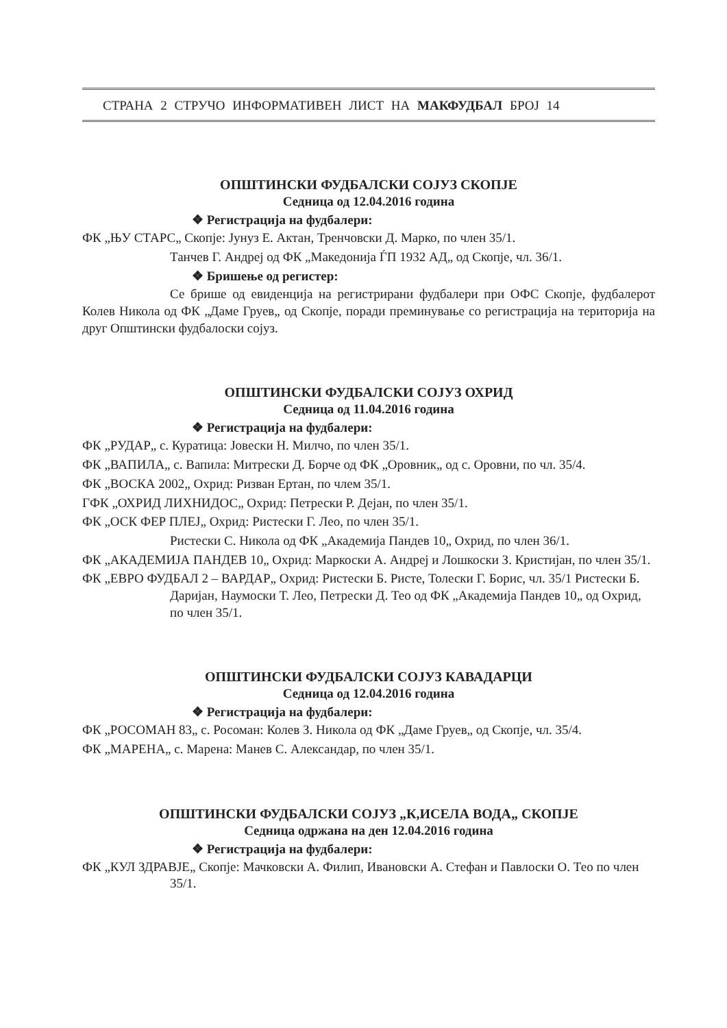СТРАНА 2 СТРУЧО ИНФОРМАТИВЕН ЛИСТ НА МАКФУДБАЛ БРОЈ 14
ОПШТИНСКИ ФУДБАЛСКИ СОЈУЗ СКОПЈЕ
Седница од 12.04.2016 година
❖ Регистрација на фудбалери:
ФК „ЊУ СТАРС„ Скопје: Јунуз Е. Актан, Тренчовски Д. Марко, по член 35/1.
Танчев Г. Андреј од ФК „Македонија ЃП 1932 АД„ од Скопје, чл. 36/1.
❖ Бришење од регистер:
Се брише од евиденција на регистрирани фудбалери при ОФС Скопје, фудбалерот Колев Никола од ФК „Даме Груев„ од Скопје, поради преминување со регистрација на територија на друг Општински фудбалоски сојуз.
ОПШТИНСКИ ФУДБАЛСКИ СОЈУЗ ОХРИД
Седница од 11.04.2016 година
❖ Регистрација на фудбалери:
ФК „РУДАР„ с. Куратица: Јовески Н. Милчо, по член 35/1.
ФК „ВАПИЛА„ с. Вапила: Митрески Д. Борче од ФК „Оровник„ од с. Оровни, по чл. 35/4.
ФК „ВОСКА 2002„ Охрид: Ризван Ертан, по члем 35/1.
ГФК „ОХРИД ЛИХНИДОС„ Охрид: Петрески Р. Дејан, по член 35/1.
ФК „ОСК ФЕР ПЛЕЈ„ Охрид: Ристески Г. Лео, по член 35/1.
Ристески С. Никола од ФК „Академија Пандев 10„ Охрид, по член 36/1.
ФК „АКАДЕМИЈА ПАНДЕВ 10„ Охрид: Маркоски А. Андреј и Лошкоски З. Кристијан, по член 35/1.
ФК „ЕВРО ФУДБАЛ 2 – ВАРДАР„ Охрид: Ристески Б. Ристе, Толески Г. Борис, чл. 35/1 Ристески Б. Даријан, Наумоски Т. Лео, Петрески Д. Тео од ФК „Академија Пандев 10„ од Охрид, по член 35/1.
ОПШТИНСКИ ФУДБАЛСКИ СОЈУЗ КАВАДАРЦИ
Седница од 12.04.2016 година
❖ Регистрација на фудбалери:
ФК „РОСОМАН 83„ с. Росоман: Колев З. Никола од ФК „Даме Груев„ од Скопје, чл. 35/4.
ФК „МАРЕНА„ с. Марена: Манев С. Александар, по член 35/1.
ОПШТИНСКИ ФУДБАЛСКИ СОЈУЗ „К,ИСЕЛА ВОДА„ СКОПЈЕ
Седница одржана на ден 12.04.2016 година
❖ Регистрација на фудбалери:
ФК „КУЛ ЗДРАВЈЕ„ Скопје: Мачковски А. Филип, Ивановски А. Стефан и Павлоски О. Тео по член 35/1.